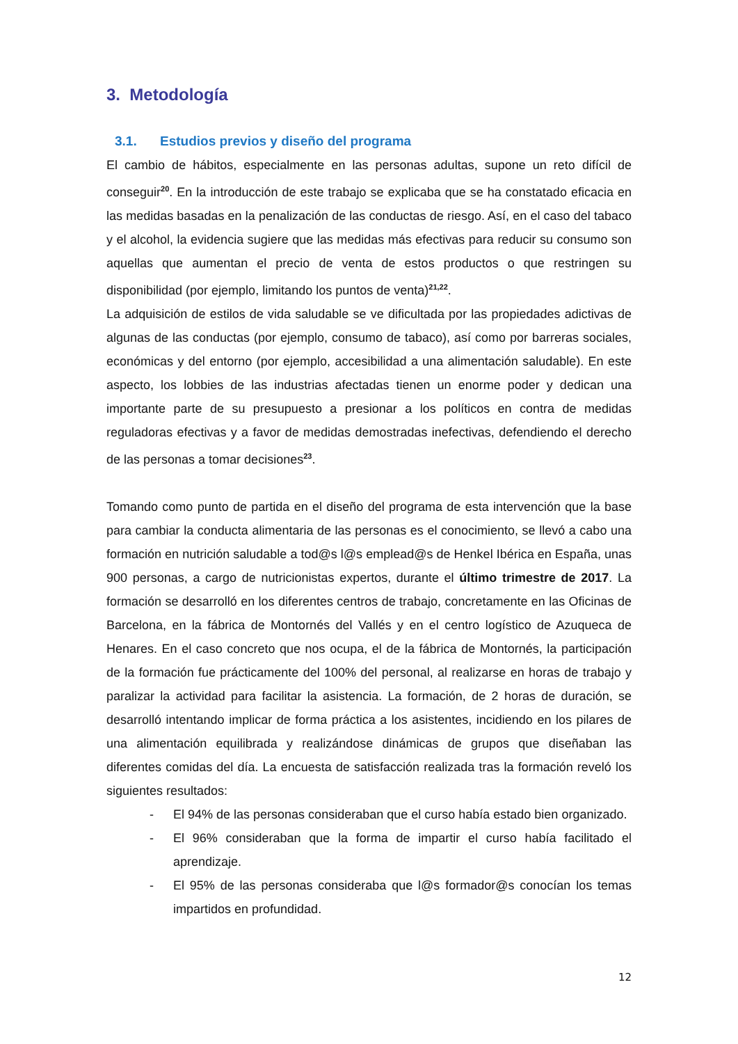3. Metodología
3.1. Estudios previos y diseño del programa
El cambio de hábitos, especialmente en las personas adultas, supone un reto difícil de conseguir<sup>20</sup>. En la introducción de este trabajo se explicaba que se ha constatado eficacia en las medidas basadas en la penalización de las conductas de riesgo. Así, en el caso del tabaco y el alcohol, la evidencia sugiere que las medidas más efectivas para reducir su consumo son aquellas que aumentan el precio de venta de estos productos o que restringen su disponibilidad (por ejemplo, limitando los puntos de venta)<sup>21,22</sup>.
La adquisición de estilos de vida saludable se ve dificultada por las propiedades adictivas de algunas de las conductas (por ejemplo, consumo de tabaco), así como por barreras sociales, económicas y del entorno (por ejemplo, accesibilidad a una alimentación saludable). En este aspecto, los lobbies de las industrias afectadas tienen un enorme poder y dedican una importante parte de su presupuesto a presionar a los políticos en contra de medidas reguladoras efectivas y a favor de medidas demostradas inefectivas, defendiendo el derecho de las personas a tomar decisiones<sup>23</sup>.
Tomando como punto de partida en el diseño del programa de esta intervención que la base para cambiar la conducta alimentaria de las personas es el conocimiento, se llevó a cabo una formación en nutrición saludable a tod@s l@s emplead@s de Henkel Ibérica en España, unas 900 personas, a cargo de nutricionistas expertos, durante el último trimestre de 2017. La formación se desarrolló en los diferentes centros de trabajo, concretamente en las Oficinas de Barcelona, en la fábrica de Montornés del Vallés y en el centro logístico de Azuqueca de Henares. En el caso concreto que nos ocupa, el de la fábrica de Montornés, la participación de la formación fue prácticamente del 100% del personal, al realizarse en horas de trabajo y paralizar la actividad para facilitar la asistencia. La formación, de 2 horas de duración, se desarrolló intentando implicar de forma práctica a los asistentes, incidiendo en los pilares de una alimentación equilibrada y realizándose dinámicas de grupos que diseñaban las diferentes comidas del día. La encuesta de satisfacción realizada tras la formación reveló los siguientes resultados:
- El 94% de las personas consideraban que el curso había estado bien organizado.
- El 96% consideraban que la forma de impartir el curso había facilitado el aprendizaje.
- El 95% de las personas consideraba que l@s formador@s conocían los temas impartidos en profundidad.
12